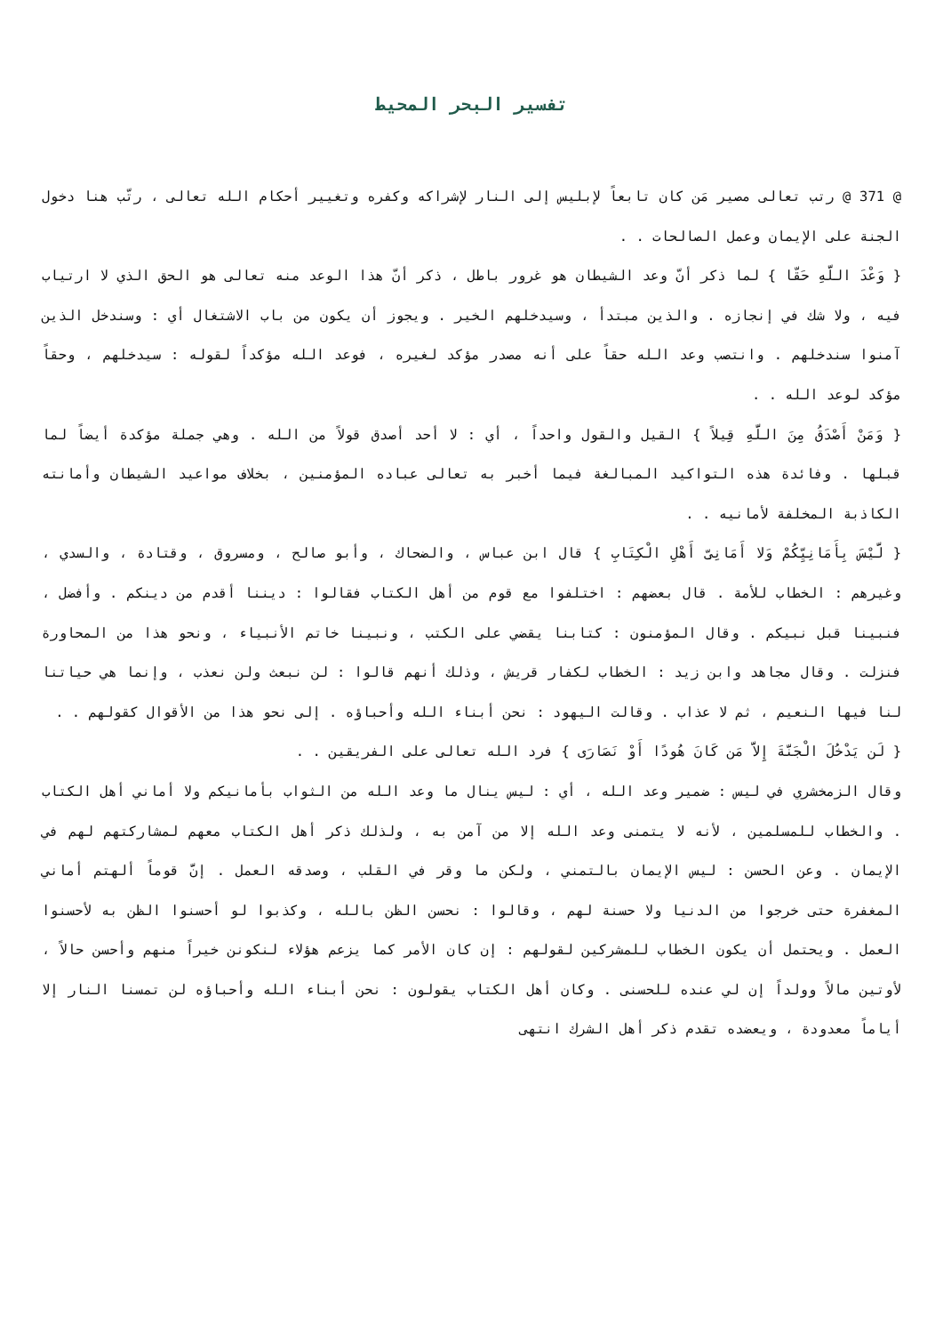تفسير البحر المحيط
@ 371 @ رتب تعالى مصير مَن كان تابعاً لإبليس إلى النار لإشراكه وكفره وتغيير أحكام الله تعالى ، رتّب هنا دخول الجنة على الإيمان وعمل الصالحات . .
{ وَعْدَ اللَّهِ حَقّا } لما ذكر أنّ وعد الشيطان هو غرور باطل ، ذكر أنّ هذا الوعد منه تعالى هو الحق الذي لا ارتياب فيه ، ولا شك في إنجازه . والذين مبتدأ ، وسيدخلهم الخير . ويجوز أن يكون من باب الاشتغال أي : وسندخل الذين آمنوا سندخلهم . وانتصب وعد الله حقاً على أنه مصدر مؤكد لغيره ، فوعد الله مؤكداً لقوله : سيدخلهم ، وحقاً مؤكد لوعد الله . .
{ وَمَنْ أَصْدَقُ مِنَ اللَّهِ قِيلاً } القيل والقول واحداً ، أي : لا أحد أصدق قولاً من الله . وهي جملة مؤكدة أيضاً لما قبلها . وفائدة هذه التواكيد المبالغة فيما أخبر به تعالى عباده المؤمنين ، بخلاف مواعيد الشيطان وأمانته الكاذبة المخلفة لأمانيه . .
{ لَّيْسَ بِأَمَانِيِّكُمْ وَلا أَمَانِىِّ أَهْلِ الْكِتَابِ } قال ابن عباس ، والضحاك ، وأبو صالح ، ومسروق ، وقتادة ، والسدي ، وغيرهم : الخطاب للأمة . قال بعضهم : اختلفوا مع قوم من أهل الكتاب فقالوا : ديننا أقدم من دينكم . وأفضل ، فنبينا قبل نبيكم . وقال المؤمنون : كتابنا يقضي على الكتب ، ونبينا خاتم الأنبياء ، ونحو هذا من المحاورة فنزلت . وقال مجاهد وابن زيد : الخطاب لكفار قريش ، وذلك أنهم قالوا : لن نبعث ولن نعذب ، وإنما هي حياتنا لنا فيها النعيم ، ثم لا عذاب . وقالت اليهود : نحن أبناء الله وأحباؤه . إلى نحو هذا من الأقوال كقولهم . .
{ لَن يَدْخُلَ الْجَنَّةَ إِلاَّ مَن كَانَ هُودًا أَوْ نَصَارَى } فرد الله تعالى على الفريقين . .
وقال الزمخشري في ليس : ضمير وعد الله ، أي : ليس ينال ما وعد الله من الثواب بأمانيكم ولا أماني أهل الكتاب . والخطاب للمسلمين ، لأنه لا يتمنى وعد الله إلا من آمن به ، ولذلك ذكر أهل الكتاب معهم لمشاركتهم لهم في الإيمان . وعن الحسن : ليس الإيمان بالتمني ، ولكن ما وقر في القلب ، وصدقه العمل . إنَّ قوماً ألهتم أماني المغفرة حتى خرجوا من الدنيا ولا حسنة لهم ، وقالوا : نحسن الظن بالله ، وكذبوا لو أحسنوا الظن به لأحسنوا العمل . ويحتمل أن يكون الخطاب للمشركين لقولهم : إن كان الأمر كما يزعم هؤلاء لنكونن خيراً منهم وأحسن حالاً ، لأوتين مالاً وولداً إن لي عنده للحسنى . وكان أهل الكتاب يقولون : نحن أبناء الله وأحباؤه لن تمسنا النار إلا أياماً معدودة ، ويعضده تقدم ذكر أهل الشرك انتهى